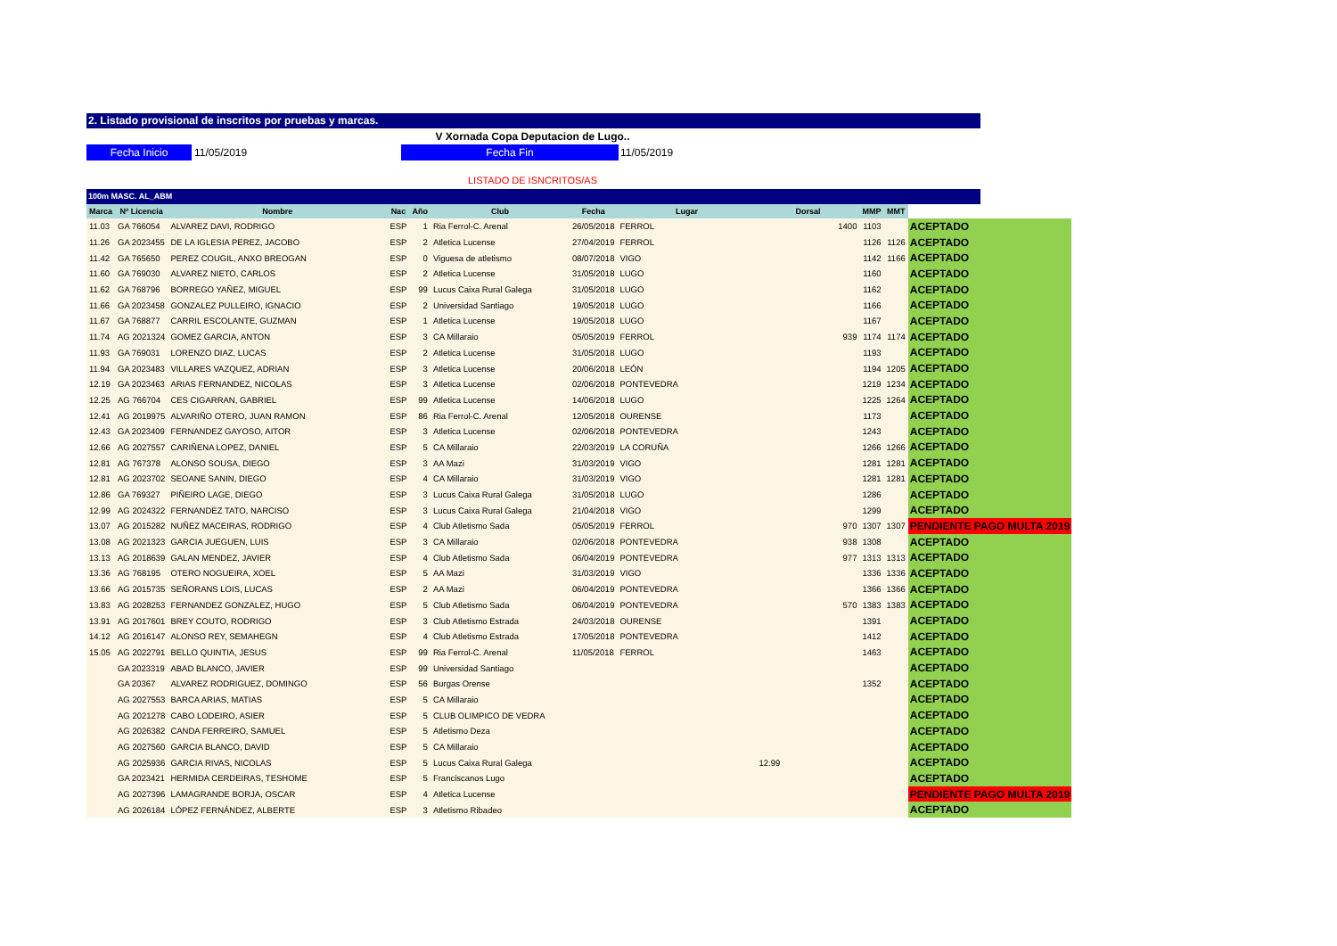2. Listado provisional de inscritos por pruebas y marcas.
V Xornada Copa Deputacion de Lugo..
Fecha Inicio 11/05/2019 Fecha Fin 11/05/2019
LISTADO DE ISNCRITOS/AS
100m MASC. AL_ABM
| Marca | Nº Licencia | Nombre | Nac | Año | Club | Fecha | Lugar | Dorsal | MMP | MMT | |
| --- | --- | --- | --- | --- | --- | --- | --- | --- | --- | --- | --- |
| 11.03 | GA 766054 | ALVAREZ DAVI, RODRIGO | ESP | 1 | Ria Ferrol-C. Arenal | 26/05/2018 | FERROL | 1400 | 1103 | | ACEPTADO |
| 11.26 | GA 2023455 | DE LA IGLESIA PEREZ, JACOBO | ESP | 2 | Atletica Lucense | 27/04/2019 | FERROL | | 1126 | 1126 | ACEPTADO |
| 11.42 | GA 765650 | PEREZ COUGIL, ANXO BREOGAN | ESP | 0 | Viguesa de atletismo | 08/07/2018 | VIGO | | 1142 | 1166 | ACEPTADO |
| 11.60 | GA 769030 | ALVAREZ NIETO, CARLOS | ESP | 2 | Atletica Lucense | 31/05/2018 | LUGO | | 1160 | | ACEPTADO |
| 11.62 | GA 768796 | BORREGO YAÑEZ, MIGUEL | ESP | 99 | Lucus Caixa Rural Galega | 31/05/2018 | LUGO | | 1162 | | ACEPTADO |
| 11.66 | GA 2023458 | GONZALEZ PULLEIRO, IGNACIO | ESP | 2 | Universidad Santiago | 19/05/2018 | LUGO | | 1166 | | ACEPTADO |
| 11.67 | GA 768877 | CARRIL ESCOLANTE, GUZMAN | ESP | 1 | Atletica Lucense | 19/05/2018 | LUGO | | 1167 | | ACEPTADO |
| 11.74 | AG 2021324 | GOMEZ GARCIA, ANTON | ESP | 3 | CA Millaraio | 05/05/2019 | FERROL | 939 | 1174 | 1174 | ACEPTADO |
| 11.93 | GA 769031 | LORENZO DIAZ, LUCAS | ESP | 2 | Atletica Lucense | 31/05/2018 | LUGO | | 1193 | | ACEPTADO |
| 11.94 | GA 2023483 | VILLARES VAZQUEZ, ADRIAN | ESP | 3 | Atletica Lucense | 20/06/2018 | LEÓN | | 1194 | 1205 | ACEPTADO |
| 12.19 | GA 2023463 | ARIAS FERNANDEZ, NICOLAS | ESP | 3 | Atletica Lucense | 02/06/2018 | PONTEVEDRA | | 1219 | 1234 | ACEPTADO |
| 12.25 | AG 766704 | CES CIGARRAN, GABRIEL | ESP | 99 | Atletica Lucense | 14/06/2018 | LUGO | | 1225 | 1264 | ACEPTADO |
| 12.41 | AG 2019975 | ALVARIÑO OTERO, JUAN RAMON | ESP | 86 | Ria Ferrol-C. Arenal | 12/05/2018 | OURENSE | | 1173 | | ACEPTADO |
| 12.43 | GA 2023409 | FERNANDEZ GAYOSO, AITOR | ESP | 3 | Atletica Lucense | 02/06/2018 | PONTEVEDRA | | 1243 | | ACEPTADO |
| 12.66 | AG 2027557 | CARIÑENA LOPEZ, DANIEL | ESP | 5 | CA Millaraio | 22/03/2019 | LA CORUÑA | | 1266 | 1266 | ACEPTADO |
| 12.81 | AG 767378 | ALONSO SOUSA, DIEGO | ESP | 3 | AA Mazi | 31/03/2019 | VIGO | | 1281 | 1281 | ACEPTADO |
| 12.81 | AG 2023702 | SEOANE SANIN, DIEGO | ESP | 4 | CA Millaraio | 31/03/2019 | VIGO | | 1281 | 1281 | ACEPTADO |
| 12.86 | GA 769327 | PIÑEIRO LAGE, DIEGO | ESP | 3 | Lucus Caixa Rural Galega | 31/05/2018 | LUGO | | 1286 | | ACEPTADO |
| 12.99 | AG 2024322 | FERNANDEZ TATO, NARCISO | ESP | 3 | Lucus Caixa Rural Galega | 21/04/2018 | VIGO | | 1299 | | ACEPTADO |
| 13.07 | AG 2015282 | NUÑEZ MACEIRAS, RODRIGO | ESP | 4 | Club Atletismo Sada | 05/05/2019 | FERROL | 970 | 1307 | 1307 | PENDIENTE PAGO MULTA 2019 |
| 13.08 | AG 2021323 | GARCIA JUEGUEN, LUIS | ESP | 3 | CA Millaraio | 02/06/2018 | PONTEVEDRA | 938 | 1308 | | ACEPTADO |
| 13.13 | AG 2018639 | GALAN MENDEZ, JAVIER | ESP | 4 | Club Atletismo Sada | 06/04/2019 | PONTEVEDRA | 977 | 1313 | 1313 | ACEPTADO |
| 13.36 | AG 768195 | OTERO NOGUEIRA, XOEL | ESP | 5 | AA Mazi | 31/03/2019 | VIGO | | 1336 | 1336 | ACEPTADO |
| 13.66 | AG 2015735 | SEÑORANS LOIS, LUCAS | ESP | 2 | AA Mazi | 06/04/2019 | PONTEVEDRA | | 1366 | 1366 | ACEPTADO |
| 13.83 | AG 2028253 | FERNANDEZ GONZALEZ, HUGO | ESP | 5 | Club Atletismo Sada | 06/04/2019 | PONTEVEDRA | 570 | 1383 | 1383 | ACEPTADO |
| 13.91 | AG 2017601 | BREY COUTO, RODRIGO | ESP | 3 | Club Atletismo Estrada | 24/03/2018 | OURENSE | | 1391 | | ACEPTADO |
| 14.12 | AG 2016147 | ALONSO REY, SEMAHEGN | ESP | 4 | Club Atletismo Estrada | 17/05/2018 | PONTEVEDRA | | 1412 | | ACEPTADO |
| 15.05 | AG 2022791 | BELLO QUINTIA, JESUS | ESP | 99 | Ria Ferrol-C. Arenal | 11/05/2018 | FERROL | | 1463 | | ACEPTADO |
| | GA 2023319 | ABAD BLANCO, JAVIER | ESP | 99 | Universidad Santiago | | | | | | ACEPTADO |
| | GA 20367 | ALVAREZ RODRIGUEZ, DOMINGO | ESP | 56 | Burgas Orense | | | | 1352 | | ACEPTADO |
| | AG 2027553 | BARCA ARIAS, MATIAS | ESP | 5 | CA Millaraio | | | | | | ACEPTADO |
| | AG 2021278 | CABO LODEIRO, ASIER | ESP | 5 | CLUB OLIMPICO DE VEDRA | | | | | | ACEPTADO |
| | AG 2026382 | CANDA FERREIRO, SAMUEL | ESP | 5 | Atletismo Deza | | | | | | ACEPTADO |
| | AG 2027560 | GARCIA BLANCO, DAVID | ESP | 5 | CA Millaraio | | | | | | ACEPTADO |
| | AG 2025936 | GARCIA RIVAS, NICOLAS | ESP | 5 | Lucus Caixa Rural Galega | | | 12.99 | | | ACEPTADO |
| | GA 2023421 | HERMIDA CERDEIRAS, TESHOME | ESP | 5 | Franciscanos Lugo | | | | | | ACEPTADO |
| | AG 2027396 | LAMAGRANDE BORJA, OSCAR | ESP | 4 | Atletica Lucense | | | | | | PENDIENTE PAGO MULTA 2019 |
| | AG 2026184 | LÓPEZ FERNÁNDEZ, ALBERTE | ESP | 3 | Atletismo Ribadeo | | | | | | ACEPTADO |